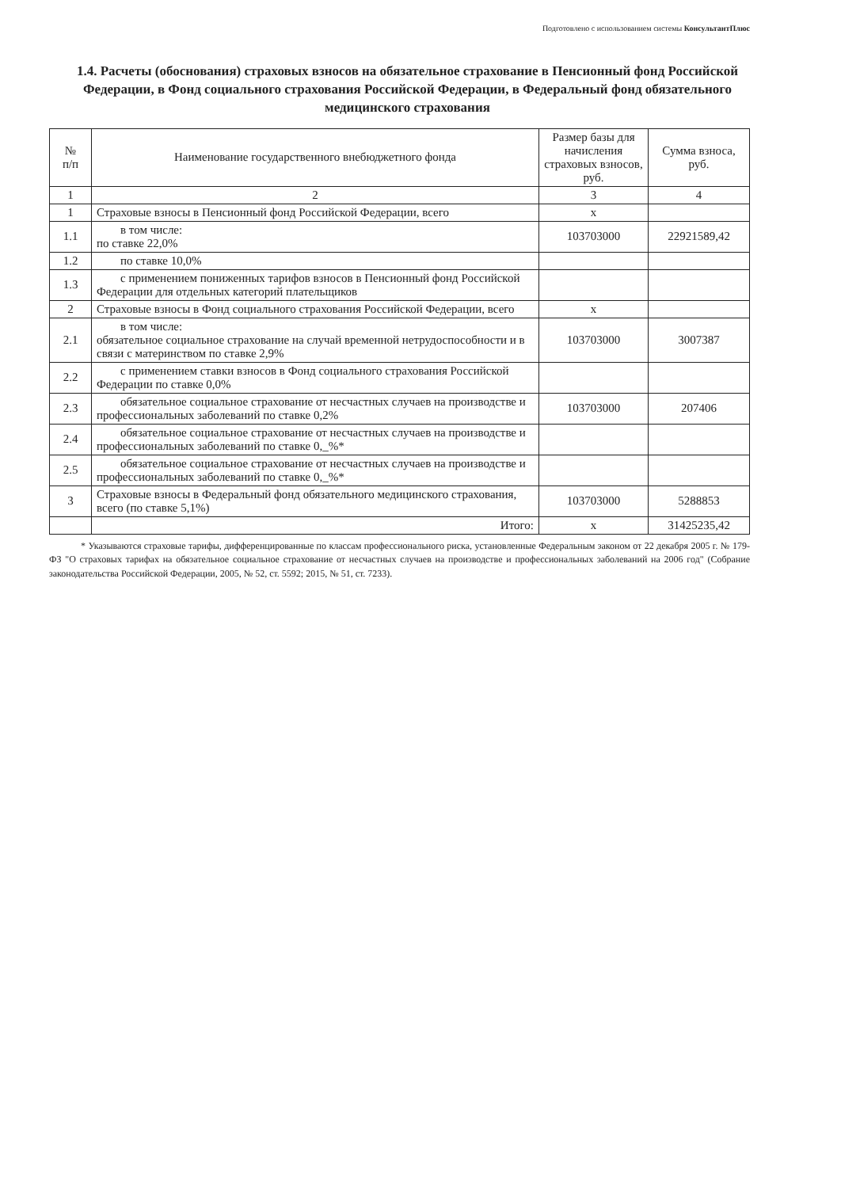Подготовлено с использованием системы КонсультантПлюс
1.4. Расчеты (обоснования) страховых взносов на обязательное страхование в Пенсионный фонд Российской Федерации, в Фонд социального страхования Российской Федерации, в Федеральный фонд обязательного медицинского страхования
| № п/п | Наименование государственного внебюджетного фонда | Размер базы для начисления страховых взносов, руб. | Сумма взноса, руб. |
| --- | --- | --- | --- |
| 1 | 2 | 3 | 4 |
| 1 | Страховые взносы в Пенсионный фонд Российской Федерации, всего | x | |
| 1.1 | в том числе: по ставке 22,0% | 103703000 | 22921589,42 |
| 1.2 | по ставке 10,0% | | |
| 1.3 | с применением пониженных тарифов взносов в Пенсионный фонд Российской Федерации для отдельных категорий плательщиков | | |
| 2 | Страховые взносы в Фонд социального страхования Российской Федерации, всего | x | |
| 2.1 | в том числе: обязательное социальное страхование на случай временной нетрудоспособности и в связи с материнством по ставке 2,9% | 103703000 | 3007387 |
| 2.2 | с применением ставки взносов в Фонд социального страхования Российской Федерации по ставке 0,0% | | |
| 2.3 | обязательное социальное страхование от несчастных случаев на производстве и профессиональных заболеваний по ставке 0,2% | 103703000 | 207406 |
| 2.4 | обязательное социальное страхование от несчастных случаев на производстве и профессиональных заболеваний по ставке 0,_%* | | |
| 2.5 | обязательное социальное страхование от несчастных случаев на производстве и профессиональных заболеваний по ставке 0,_%* | | |
| 3 | Страховые взносы в Федеральный фонд обязательного медицинского страхования, всего (по ставке 5,1%) | 103703000 | 5288853 |
| | Итого: | x | 31425235,42 |
* Указываются страховые тарифы, дифференцированные по классам профессионального риска, установленные Федеральным законом от 22 декабря 2005 г. № 179-ФЗ "О страховых тарифах на обязательное социальное страхование от несчастных случаев на производстве и профессиональных заболеваний на 2006 год" (Собрание законодательства Российской Федерации, 2005, № 52, ст. 5592; 2015, № 51, ст. 7233).